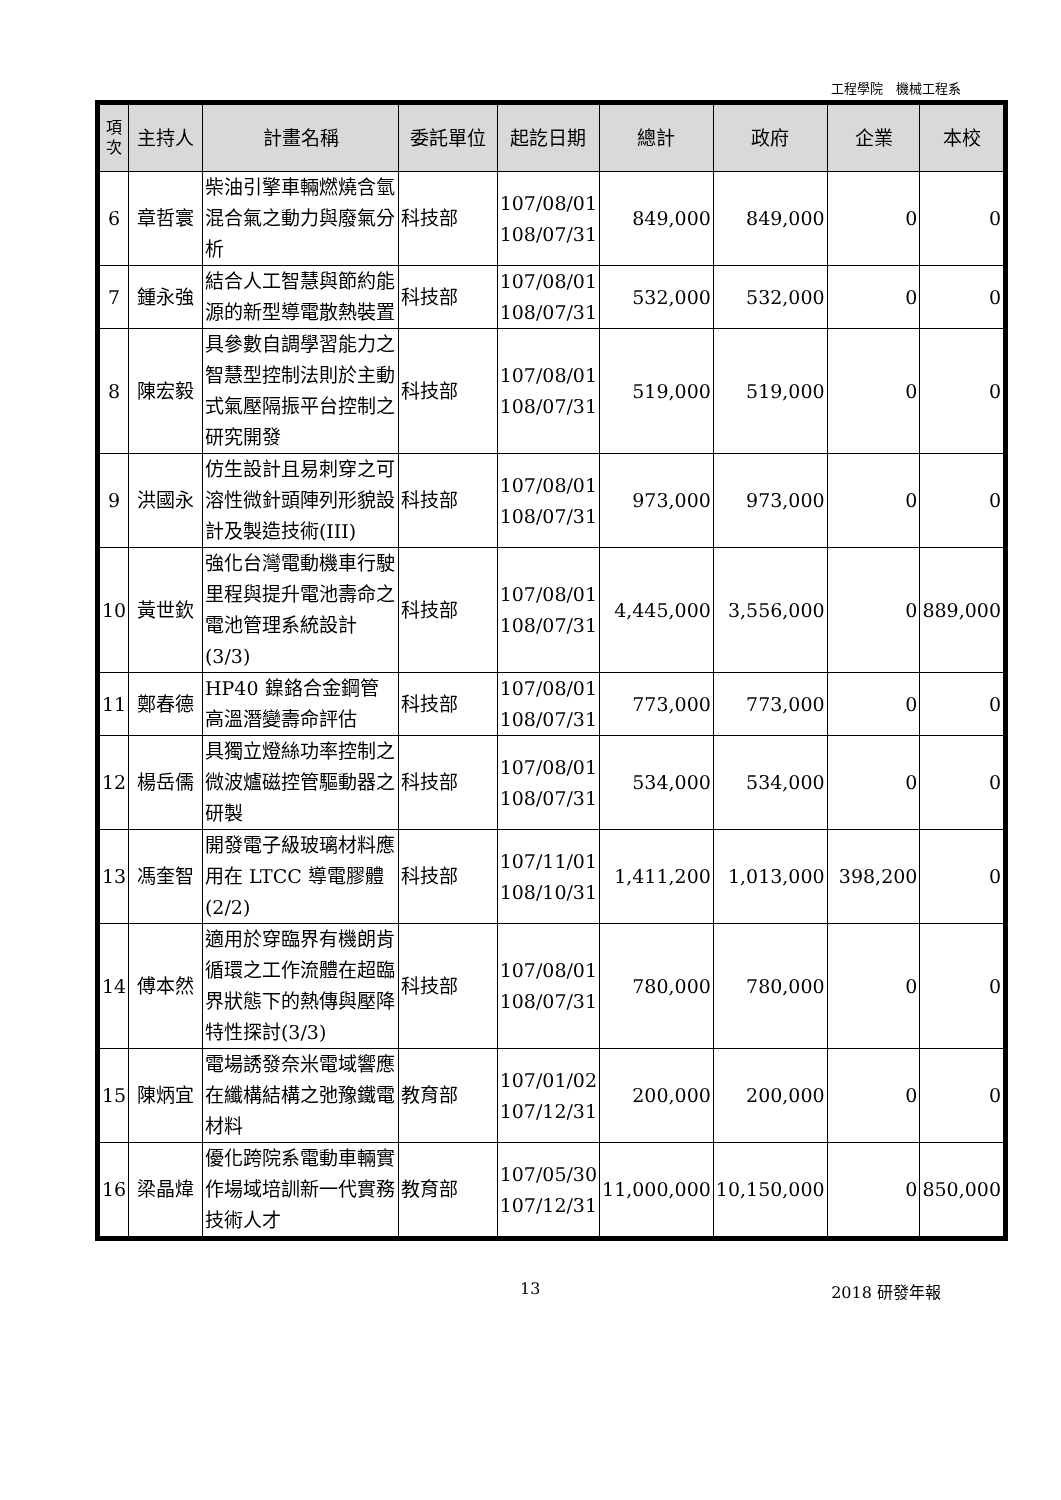工程學院　機械工程系
| 項次 | 主持人 | 計畫名稱 | 委託單位 | 起訖日期 | 總計 | 政府 | 企業 | 本校 |
| --- | --- | --- | --- | --- | --- | --- | --- | --- |
| 6 | 章哲寰 | 柴油引擎車輛燃燒含氫混合氣之動力與廢氣分析 | 科技部 | 107/08/01 108/07/31 | 849,000 | 849,000 | 0 | 0 |
| 7 | 鍾永強 | 結合人工智慧與節約能源的新型導電散熱裝置 | 科技部 | 107/08/01 108/07/31 | 532,000 | 532,000 | 0 | 0 |
| 8 | 陳宏毅 | 具參數自調學習能力之智慧型控制法則於主動式氣壓隔振平台控制之研究開發 | 科技部 | 107/08/01 108/07/31 | 519,000 | 519,000 | 0 | 0 |
| 9 | 洪國永 | 仿生設計且易刺穿之可溶性微針頭陣列形貌設計及製造技術(III) | 科技部 | 107/08/01 108/07/31 | 973,000 | 973,000 | 0 | 0 |
| 10 | 黃世欽 | 強化台灣電動機車行駛里程與提升電池壽命之電池管理系統設計(3/3) | 科技部 | 107/08/01 108/07/31 | 4,445,000 | 3,556,000 | 0 | 889,000 |
| 11 | 鄭春德 | HP40 鎳鉻合金鋼管高溫潛變壽命評估 | 科技部 | 107/08/01 108/07/31 | 773,000 | 773,000 | 0 | 0 |
| 12 | 楊岳儒 | 具獨立燈絲功率控制之微波爐磁控管驅動器之研製 | 科技部 | 107/08/01 108/07/31 | 534,000 | 534,000 | 0 | 0 |
| 13 | 馮奎智 | 開發電子級玻璃材料應用在 LTCC 導電膠體(2/2) | 科技部 | 107/11/01 108/10/31 | 1,411,200 | 1,013,000 | 398,200 | 0 |
| 14 | 傅本然 | 適用於穿臨界有機朗肯循環之工作流體在超臨界狀態下的熱傳與壓降特性探討(3/3) | 科技部 | 107/08/01 108/07/31 | 780,000 | 780,000 | 0 | 0 |
| 15 | 陳炳宜 | 電場誘發奈米電域響應在纖構結構之弛豫鐵電材料 | 教育部 | 107/01/02 107/12/31 | 200,000 | 200,000 | 0 | 0 |
| 16 | 梁晶煒 | 優化跨院系電動車輛實作場域培訓新一代實務技術人才 | 教育部 | 107/05/30 107/12/31 | 11,000,000 | 10,150,000 | 0 | 850,000 |
13 2018 研發年報